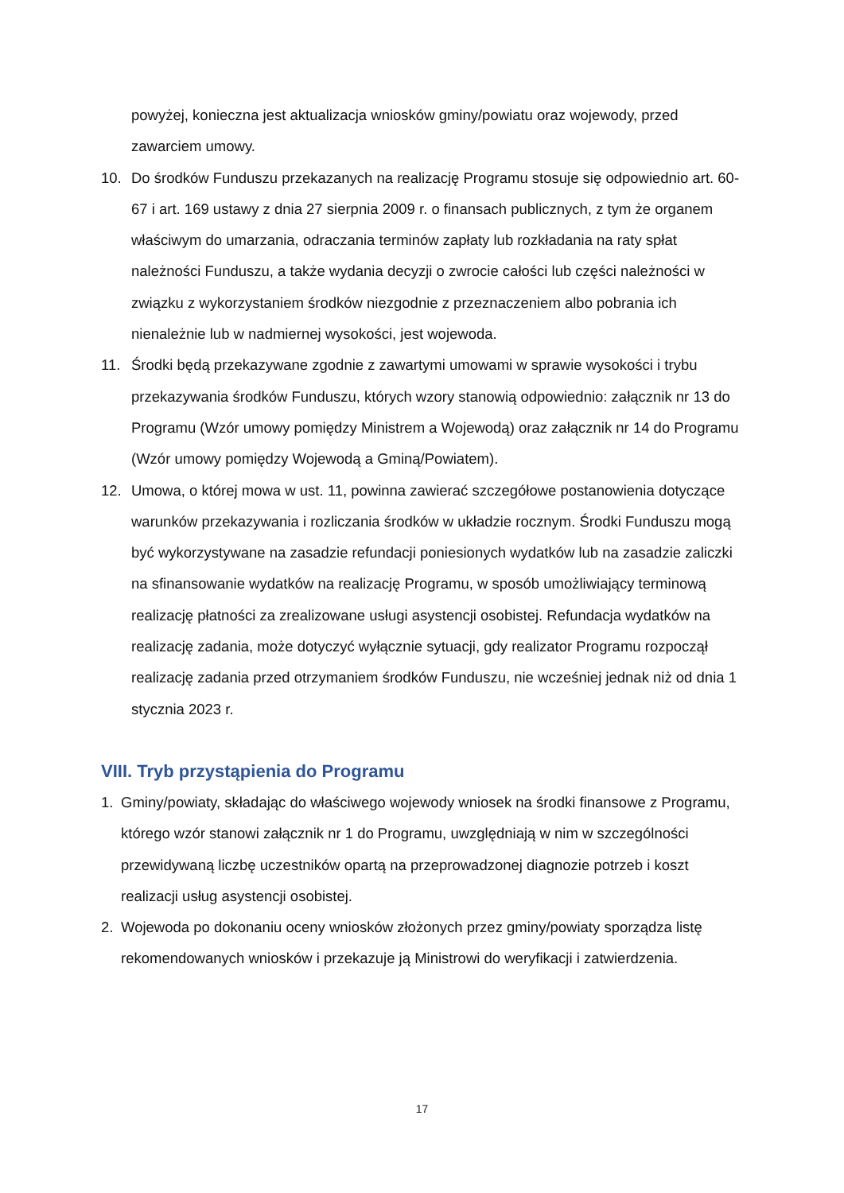powyżej, konieczna jest aktualizacja wniosków gminy/powiatu oraz wojewody, przed zawarciem umowy.
10. Do środków Funduszu przekazanych na realizację Programu stosuje się odpowiednio art. 60-67 i art. 169 ustawy z dnia 27 sierpnia 2009 r. o finansach publicznych, z tym że organem właściwym do umarzania, odraczania terminów zapłaty lub rozkładania na raty spłat należności Funduszu, a także wydania decyzji o zwrocie całości lub części należności w związku z wykorzystaniem środków niezgodnie z przeznaczeniem albo pobrania ich nienależnie lub w nadmiernej wysokości, jest wojewoda.
11. Środki będą przekazywane zgodnie z zawartymi umowami w sprawie wysokości i trybu przekazywania środków Funduszu, których wzory stanowią odpowiednio: załącznik nr 13 do Programu (Wzór umowy pomiędzy Ministrem a Wojewodą) oraz załącznik nr 14 do Programu (Wzór umowy pomiędzy Wojewodą a Gminą/Powiatem).
12. Umowa, o której mowa w ust. 11, powinna zawierać szczegółowe postanowienia dotyczące warunków przekazywania i rozliczania środków w układzie rocznym. Środki Funduszu mogą być wykorzystywane na zasadzie refundacji poniesionych wydatków lub na zasadzie zaliczki na sfinansowanie wydatków na realizację Programu, w sposób umożliwiający terminową realizację płatności za zrealizowane usługi asystencji osobistej. Refundacja wydatków na realizację zadania, może dotyczyć wyłącznie sytuacji, gdy realizator Programu rozpoczął realizację zadania przed otrzymaniem środków Funduszu, nie wcześniej jednak niż od dnia 1 stycznia 2023 r.
VIII. Tryb przystąpienia do Programu
1. Gminy/powiaty, składając do właściwego wojewody wniosek na środki finansowe z Programu, którego wzór stanowi załącznik nr 1 do Programu, uwzględniają w nim w szczególności przewidywaną liczbę uczestników opartą na przeprowadzonej diagnozie potrzeb i koszt realizacji usług asystencji osobistej.
2. Wojewoda po dokonaniu oceny wniosków złożonych przez gminy/powiaty sporządza listę rekomendowanych wniosków i przekazuje ją Ministrowi do weryfikacji i zatwierdzenia.
17